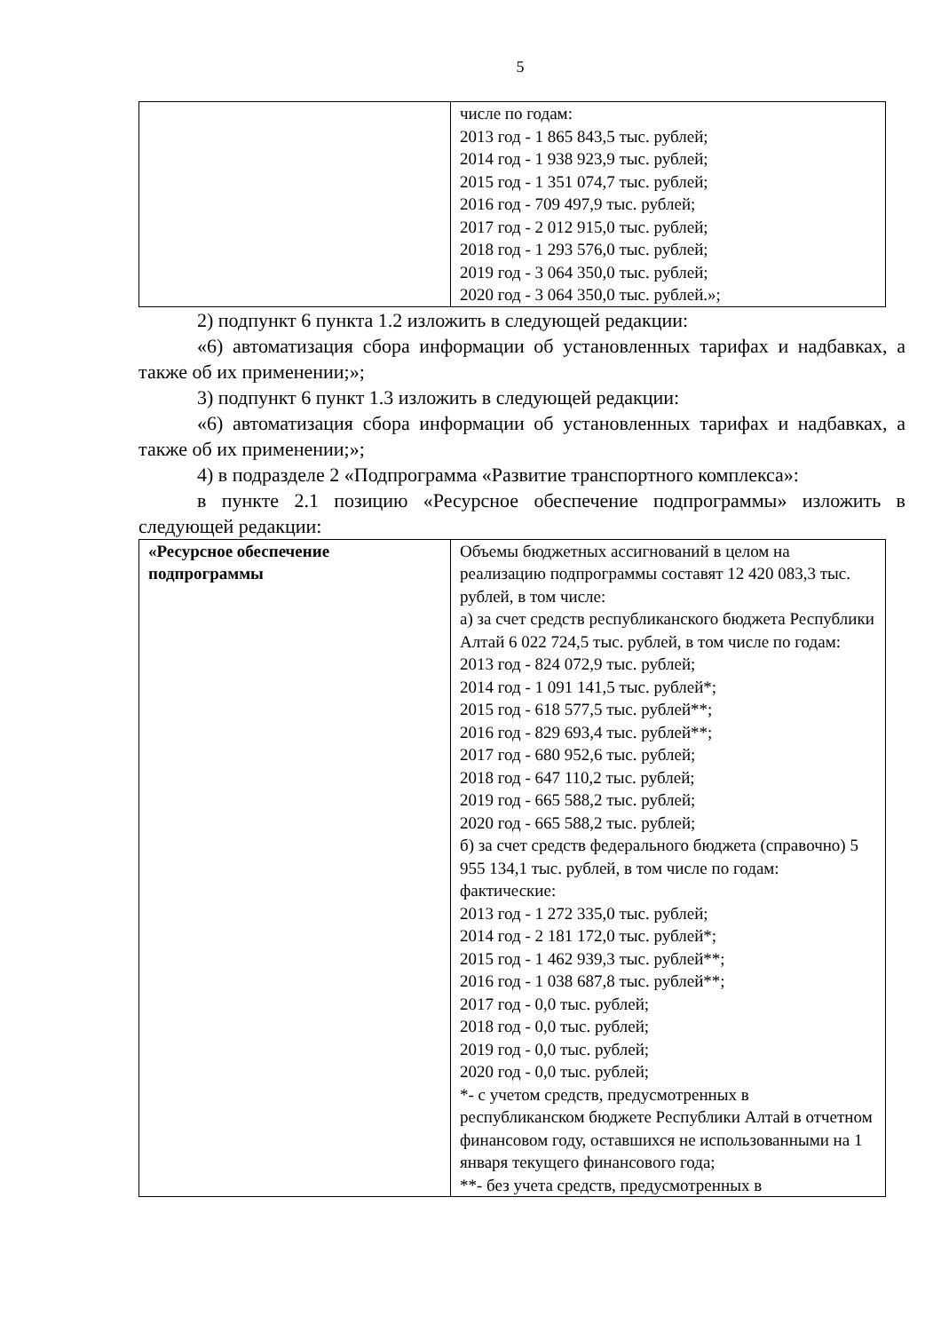5
| | числе по годам: 2013 год - 1 865 843,5 тыс. рублей; 2014 год - 1 938 923,9 тыс. рублей; 2015 год - 1 351 074,7 тыс. рублей; 2016 год - 709 497,9 тыс. рублей; 2017 год - 2 012 915,0 тыс. рублей; 2018 год - 1 293 576,0 тыс. рублей; 2019 год - 3 064 350,0 тыс. рублей; 2020 год - 3 064 350,0 тыс. рублей.»; |
2) подпункт 6 пункта 1.2 изложить в следующей редакции:
«6) автоматизация сбора информации об установленных тарифах и надбавках, а также об их применении;»;
3) подпункт 6 пункт 1.3 изложить в следующей редакции:
«6) автоматизация сбора информации об установленных тарифах и надбавках, а также об их применении;»;
4) в подразделе 2 «Подпрограмма «Развитие транспортного комплекса»:
в пункте 2.1 позицию «Ресурсное обеспечение подпрограммы» изложить в следующей редакции:
| «Ресурсное обеспечение подпрограммы | Объемы бюджетных ассигнований в целом на реализацию подпрограммы составят 12 420 083,3 тыс. рублей, в том числе: а) за счет средств республиканского бюджета Республики Алтай 6 022 724,5 тыс. рублей, в том числе по годам: 2013 год - 824 072,9 тыс. рублей; 2014 год - 1 091 141,5 тыс. рублей*; 2015 год - 618 577,5 тыс. рублей**; 2016 год - 829 693,4 тыс. рублей**; 2017 год - 680 952,6 тыс. рублей; 2018 год - 647 110,2 тыс. рублей; 2019 год - 665 588,2 тыс. рублей; 2020 год - 665 588,2 тыс. рублей; б) за счет средств федерального бюджета (справочно) 5 955 134,1 тыс. рублей, в том числе по годам: фактические: 2013 год - 1 272 335,0 тыс. рублей; 2014 год - 2 181 172,0 тыс. рублей*; 2015 год - 1 462 939,3 тыс. рублей**; 2016 год - 1 038 687,8 тыс. рублей**; 2017 год - 0,0 тыс. рублей; 2018 год - 0,0 тыс. рублей; 2019 год - 0,0 тыс. рублей; 2020 год - 0,0 тыс. рублей; *- с учетом средств, предусмотренных в республиканском бюджете Республики Алтай в отчетном финансовом году, оставшихся не использованными на 1 января текущего финансового года; **- без учета средств, предусмотренных в |